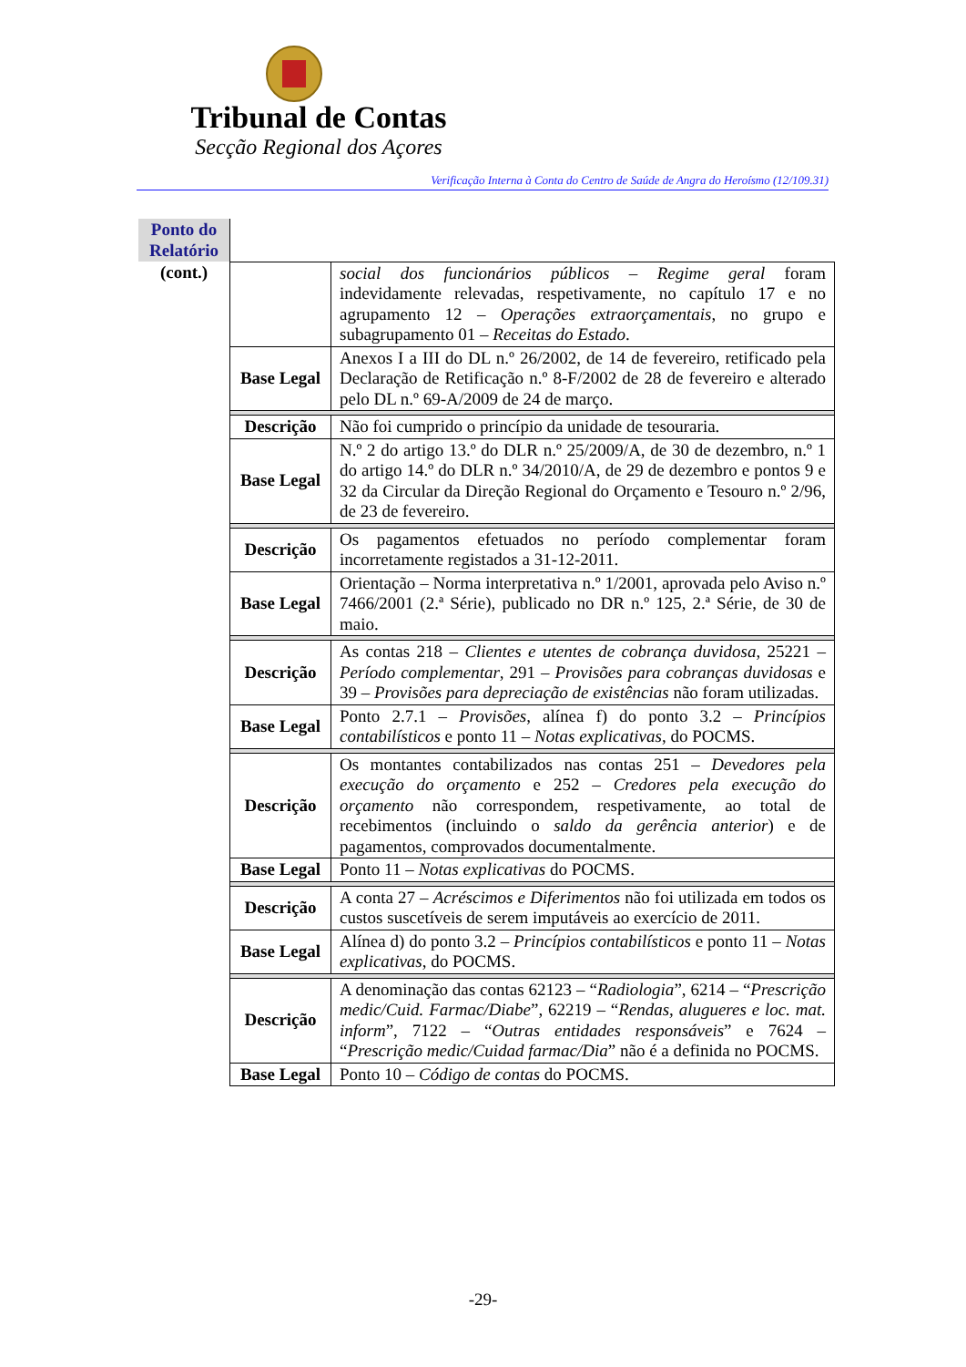Tribunal de Contas
Secção Regional dos Açores
Verificação Interna à Conta do Centro de Saúde de Angra do Heroísmo (12/109.31)
| Ponto do Relatório | | |
| (cont.) | | social dos funcionários públicos – Regime geral foram indevidamente relevadas, respetivamente, no capítulo 17 e no agrupamento 12 – Operações extraorçamentais , no grupo e subagrupamento 01 – Receitas do Estado . |
| | Base Legal | Anexos I a III do DL n.º 26/2002, de 14 de fevereiro, retificado pela Declaração de Retificação n.º 8-F/2002 de 28 de fevereiro e alterado pelo DL n.º 69-A/2009 de 24 de março. |
| | Descrição | Não foi cumprido o princípio da unidade de tesouraria. |
| | Base Legal | N.º 2 do artigo 13.º do DLR n.º 25/2009/A, de 30 de dezembro, n.º 1 do artigo 14.º do DLR n.º 34/2010/A, de 29 de dezembro e pontos 9 e 32 da Circular da Direção Regional do Orçamento e Tesouro n.º 2/96, de 23 de fevereiro. |
| | Descrição | Os pagamentos efetuados no período complementar foram incorretamente registados a 31-12-2011. |
| | Base Legal | Orientação – Norma interpretativa n.º 1/2001, aprovada pelo Aviso n.º 7466/2001 (2.ª Série), publicado no DR n.º 125, 2.ª Série, de 30 de maio. |
| | Descrição | As contas 218 – Clientes e utentes de cobrança duvidosa , 25221 – Período complementar , 291 – Provisões para cobranças duvidosas e 39 – Provisões para depreciação de existências não foram utilizadas. |
| | Base Legal | Ponto 2.7.1 – Provisões , alínea f) do ponto 3.2 – Princípios contabilísticos e ponto 11 – Notas explicativas , do POCMS. |
| | Descrição | Os montantes contabilizados nas contas 251 – Devedores pela execução do orçamento e 252 – Credores pela execução do orçamento não correspondem, respetivamente, ao total de recebimentos (incluindo o saldo da gerência anterior ) e de pagamentos, comprovados documentalmente. |
| | Base Legal | Ponto 11 – Notas explicativas do POCMS. |
| | Descrição | A conta 27 – Acréscimos e Diferimentos não foi utilizada em todos os custos suscetíveis de serem imputáveis ao exercício de 2011. |
| | Base Legal | Alínea d) do ponto 3.2 – Princípios contabilísticos e ponto 11 – Notas explicativas , do POCMS. |
| | Descrição | A denominação das contas 62123 – “ Radiologia ”, 6214 – “ Prescrição medic/Cuid. Farmac/Diabe ”, 62219 – “ Rendas, alugueres e loc. mat. inform ”, 7122 – “ Outras entidades responsáveis ” e 7624 – “ Prescrição medic/Cuidad farmac/Dia ” não é a definida no POCMS. |
| | Base Legal | Ponto 10 – Código de contas do POCMS. |
-29-